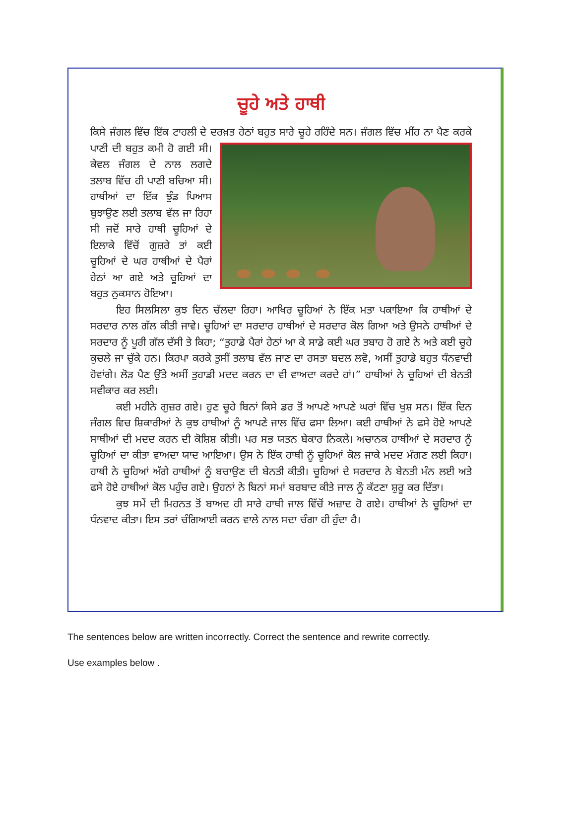ਚੂਹੇ ਅਤੇ ਹਾਥੀ
ਕਿਸੇ ਜੰਗਲ ਵਿੱਚ ਇੱਕ ਟਾਹਲੀ ਦੇ ਦਰਖ਼ਤ ਹੇਠਾਂ ਬਹੁਤ ਸਾਰੇ ਚੂਹੇ ਰਹਿੰਦੇ ਸਨ। ਜੰਗਲ ਵਿੱਚ ਮੀਂਹ ਨਾ ਪੈਣ ਕਰਕੇ ਪਾਣੀ ਦੀ ਬਹੁਤ ਕਮੀ ਹੋ ਗਈ ਸੀ। ਕੇਵਲ ਜੰਗਲ ਦੇ ਨਾਲ ਲਗਦੇ ਤਲਾਬ ਵਿੱਚ ਹੀ ਪਾਣੀ ਬਚਿਆ ਸੀ। ਹਾਥੀਆਂ ਦਾ ਇੱਕ ਝੁੰਡ ਪਿਆਸ ਬੁਝਾਉਣ ਲਈ ਤਲਾਬ ਵੱਲ ਜਾ ਰਿਹਾ ਸੀ ਜਦੋਂ ਸਾਰੇ ਹਾਥੀ ਚੂਹਿਆਂ ਦੇ ਇਲਾਕੇ ਵਿੱਚੋਂ ਗੁਜ਼ਰੇ ਤਾਂ ਕਈ ਚੂਹਿਆਂ ਦੇ ਘਰ ਹਾਥੀਆਂ ਦੇ ਪੈਰਾਂ ਹੇਠਾਂ ਆ ਗਏ ਅਤੇ ਚੂਹਿਆਂ ਦਾ ਬਹੁਤ ਨੁਕਸਾਨ ਹੋਇਆ।
ਇਹ ਸਿਲਸਿਲਾ ਕੁਝ ਦਿਨ ਚੱਲਦਾ ਰਿਹਾ। ਆਖਿਰ ਚੂਹਿਆਂ ਨੇ ਇੱਕ ਮਤਾ ਪਕਾਇਆ ਕਿ ਹਾਥੀਆਂ ਦੇ ਸਰਦਾਰ ਨਾਲ ਗੱਲ ਕੀਤੀ ਜਾਵੇ। ਚੂਹਿਆਂ ਦਾ ਸਰਦਾਰ ਹਾਥੀਆਂ ਦੇ ਸਰਦਾਰ ਕੋਲ ਗਿਆ ਅਤੇ ਉਸਨੇ ਹਾਥੀਆਂ ਦੇ ਸਰਦਾਰ ਨੂੰ ਪੂਰੀ ਗੱਲ ਦੱਸੀ ਤੇ ਕਿਹਾ; “ਤੁਹਾਡੇ ਪੈਰਾਂ ਹੇਠਾਂ ਆ ਕੇ ਸਾਡੇ ਕਈ ਘਰ ਤਬਾਹ ਹੋ ਗਏ ਨੇ ਅਤੇ ਕਈ ਚੂਹੇ ਕੁਚਲੇ ਜਾ ਚੁੱਕੇ ਹਨ। ਕਿਰਪਾ ਕਰਕੇ ਤੁਸੀਂ ਤਲਾਬ ਵੱਲ ਜਾਣ ਦਾ ਰਸਤਾ ਬਦਲ ਲਵੋ, ਅਸੀਂ ਤੁਹਾਡੇ ਬਹੁਤ ਧੰਨਵਾਦੀ ਹੋਵਾਂਗੇ। ਲੋੜ ਪੈਣ ਉੱਤੇ ਅਸੀਂ ਤੁਹਾਡੀ ਮਦਦ ਕਰਨ ਦਾ ਵੀ ਵਾਅਦਾ ਕਰਦੇ ਹਾਂ।” ਹਾਥੀਆਂ ਨੇ ਚੂਹਿਆਂ ਦੀ ਬੇਨਤੀ ਸਵੀਕਾਰ ਕਰ ਲਈ।
ਕਈ ਮਹੀਨੇ ਗੁਜ਼ਰ ਗਏ। ਹੁਣ ਚੂਹੇ ਬਿਨਾਂ ਕਿਸੇ ਡਰ ਤੋਂ ਆਪਣੇ ਆਪਣੇ ਘਰਾਂ ਵਿੱਚ ਖੁਸ਼ ਸਨ। ਇੱਕ ਦਿਨ ਜੰਗਲ ਵਿਚ ਸ਼ਿਕਾਰੀਆਂ ਨੇ ਕੁਝ ਹਾਥੀਆਂ ਨੂੰ ਆਪਣੇ ਜਾਲ ਵਿੱਚ ਫਸਾ ਲਿਆ। ਕਈ ਹਾਥੀਆਂ ਨੇ ਫਸੇ ਹੋਏ ਆਪਣੇ ਸਾਥੀਆਂ ਦੀ ਮਦਦ ਕਰਨ ਦੀ ਕੋਸ਼ਿਸ਼ ਕੀਤੀ। ਪਰ ਸਭ ਯਤਨ ਬੇਕਾਰ ਨਿਕਲੇ। ਅਚਾਨਕ ਹਾਥੀਆਂ ਦੇ ਸਰਦਾਰ ਨੂੰ ਚੂਹਿਆਂ ਦਾ ਕੀਤਾ ਵਾਅਦਾ ਯਾਦ ਆਇਆ। ਉਸ ਨੇ ਇੱਕ ਹਾਥੀ ਨੂੰ ਚੂਹਿਆਂ ਕੋਲ ਜਾਕੇ ਮਦਦ ਮੰਗਣ ਲਈ ਕਿਹਾ। ਹਾਥੀ ਨੇ ਚੂਹਿਆਂ ਅੱਗੇ ਹਾਥੀਆਂ ਨੂੰ ਬਚਾਉਣ ਦੀ ਬੇਨਤੀ ਕੀਤੀ। ਚੂਹਿਆਂ ਦੇ ਸਰਦਾਰ ਨੇ ਬੇਨਤੀ ਮੰਨ ਲਈ ਅਤੇ ਫਸੇ ਹੋਏ ਹਾਥੀਆਂ ਕੋਲ ਪਹੁੰਚ ਗਏ। ਉਹਨਾਂ ਨੇ ਬਿਨਾਂ ਸਮਾਂ ਬਰਬਾਦ ਕੀਤੇ ਜਾਲ ਨੂੰ ਕੱਟਣਾ ਸ਼ੁਰੂ ਕਰ ਦਿੱਤਾ।
ਕੁਝ ਸਮੇਂ ਦੀ ਮਿਹਨਤ ਤੋਂ ਬਾਅਦ ਹੀ ਸਾਰੇ ਹਾਥੀ ਜਾਲ ਵਿੱਚੋਂ ਅਜ਼ਾਦ ਹੋ ਗਏ। ਹਾਥੀਆਂ ਨੇ ਚੂਹਿਆਂ ਦਾ ਧੰਨਵਾਦ ਕੀਤਾ। ਇਸ ਤਰਾਂ ਚੰਗਿਆਈ ਕਰਨ ਵਾਲੇ ਨਾਲ ਸਦਾ ਚੰਗਾ ਹੀ ਹੁੰਦਾ ਹੈ।
The sentences below are written incorrectly. Correct the sentence and rewrite correctly.
Use examples below .